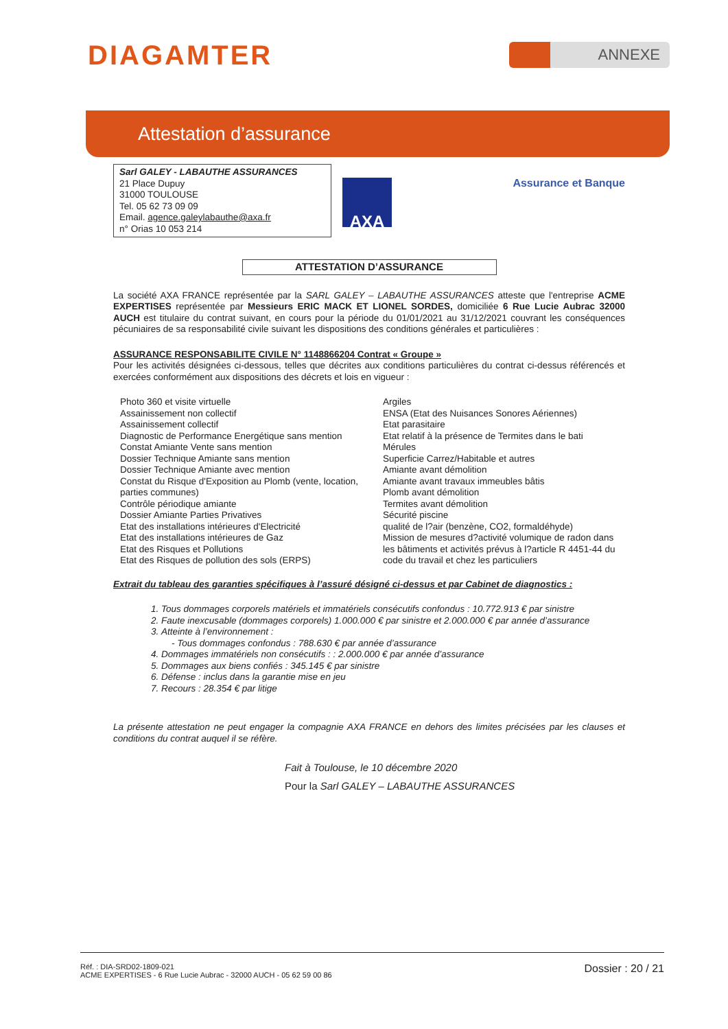DIAGAMTER
ANNEXE
Attestation d’assurance
Sarl GALEY - LABAUTHE ASSURANCES
21 Place Dupuy
31000 TOULOUSE
Tel. 05 62 73 09 09
Email. agence.galeylabauthe@axa.fr
n° Orias 10 053 214
AXA
Assurance et Banque
ATTESTATION D’ASSURANCE
La société AXA FRANCE représentée par la SARL GALEY – LABAUTHE ASSURANCES atteste que l'entreprise ACME EXPERTISES représentée par Messieurs ERIC MACK ET LIONEL SORDES, domiciliée 6 Rue Lucie Aubrac 32000 AUCH est titulaire du contrat suivant, en cours pour la période du 01/01/2021 au 31/12/2021 couvrant les conséquences pécuniaires de sa responsabilité civile suivant les dispositions des conditions générales et particulières :
ASSURANCE RESPONSABILITE CIVILE N° 1148866204 Contrat « Groupe »
Pour les activités désignées ci-dessous, telles que décrites aux conditions particulières du contrat ci-dessus référencés et exercées conformément aux dispositions des décrets et lois en vigueur :
Photo 360 et visite virtuelle
Assainissement non collectif
Assainissement collectif
Diagnostic de Performance Energétique sans mention
Constat Amiante Vente sans mention
Dossier Technique Amiante sans mention
Dossier Technique Amiante avec mention
Constat du Risque d'Exposition au Plomb (vente, location, parties communes)
Contrôle périodique amiante
Dossier Amiante Parties Privatives
Etat des installations intérieures d'Electricité
Etat des installations intérieures de Gaz
Etat des Risques et Pollutions
Etat des Risques de pollution des sols (ERPS)
Argiles
ENSA (Etat des Nuisances Sonores Aériennes)
Etat parasitaire
Etat relatif à la présence de Termites dans le bati
Mérules
Superficie Carrez/Habitable et autres
Amiante avant démolition
Amiante avant travaux immeubles bâtis
Plomb avant démolition
Termites avant démolition
Sécurité piscine
qualité de l?air (benzène, CO2, formaldéhyde)
Mission de mesures d?activité volumique de radon dans les bâtiments et activités prévus à l?article R 4451-44 du code du travail et chez les particuliers
Extrait du tableau des garanties spécifiques à l’assuré désigné ci-dessus et par Cabinet de diagnostics :
1. Tous dommages corporels matériels et immatériels consécutifs confondus : 10.772.913 € par sinistre
2. Faute inexcusable (dommages corporels) 1.000.000 € par sinistre et 2.000.000 € par année d’assurance
3. Atteinte à l’environnement :
- Tous dommages confondus : 788.630 € par année d’assurance
4. Dommages immatériels non consécutifs : : 2.000.000 € par année d’assurance
5. Dommages aux biens confiés : 345.145 € par sinistre
6. Défense : inclus dans la garantie mise en jeu
7. Recours : 28.354 € par litige
La présente attestation ne peut engager la compagnie AXA FRANCE en dehors des limites précisées par les clauses et conditions du contrat auquel il se réfère.
Fait à Toulouse, le 10 décembre 2020
Pour la Sarl GALEY – LABAUTHE ASSURANCES
Réf. : DIA-SRD02-1809-021
ACME EXPERTISES - 6 Rue Lucie Aubrac - 32000 AUCH - 05 62 59 00 86
Dossier : 20 / 21